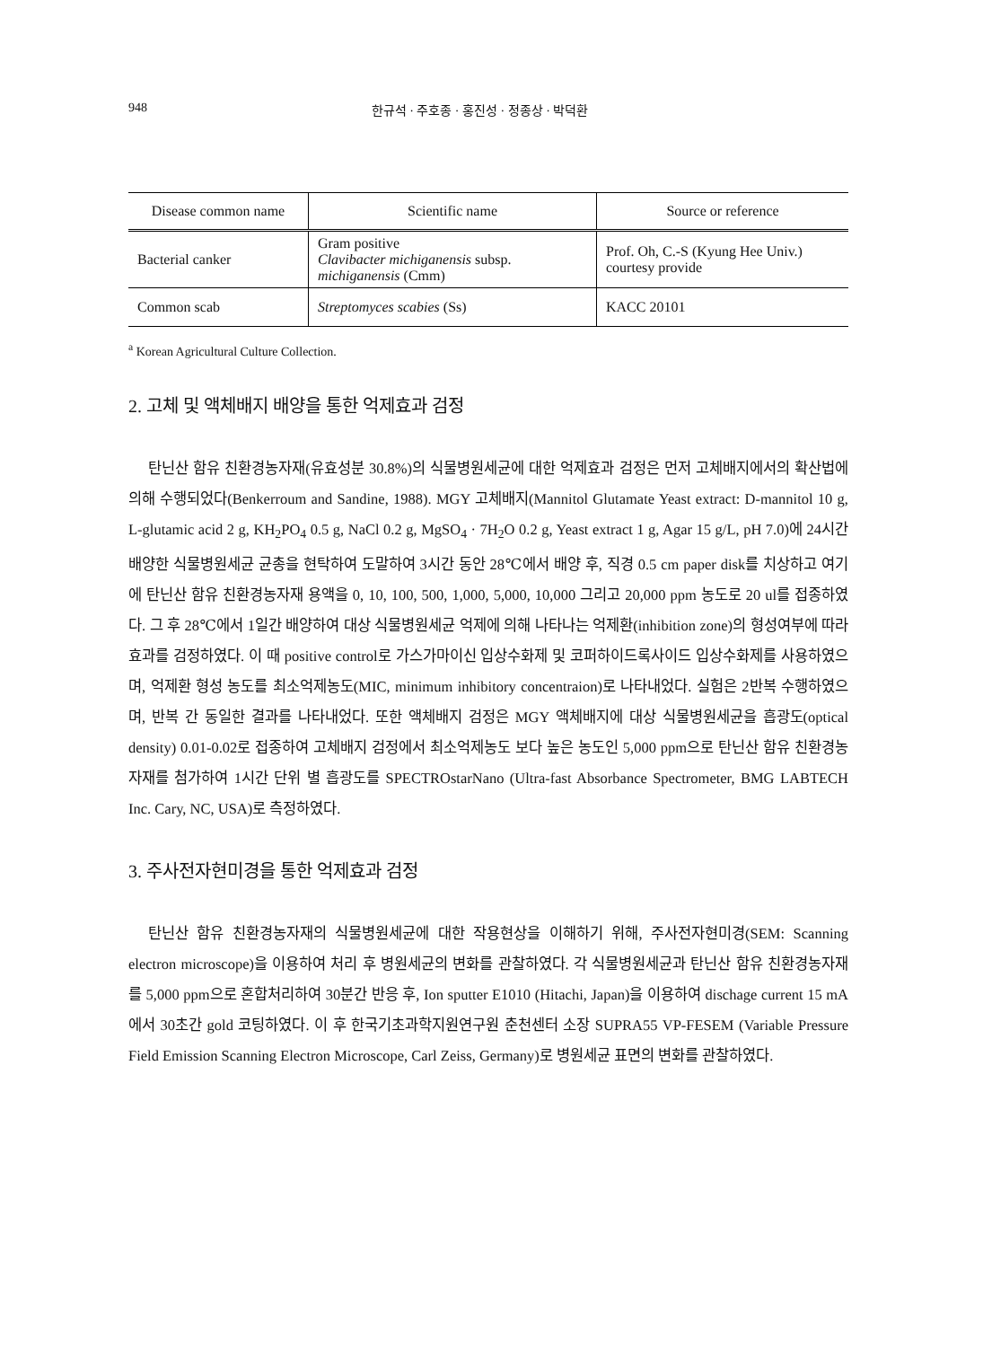948 한규석 · 주호종 · 홍진성 · 정종상 · 박덕환
| Disease common name | Scientific name | Source or reference |
| --- | --- | --- |
| Bacterial canker | Gram positive Clavibacter michiganensis subsp. michiganensis (Cmm) | Prof. Oh, C.-S (Kyung Hee Univ.) courtesy provide |
| Common scab | Streptomyces scabies (Ss) | KACC 20101 |
<sup>a</sup> Korean Agricultural Culture Collection.
2. 고체 및 액체배지 배양을 통한 억제효과 검정
탄닌산 함유 친환경농자재(유효성분 30.8%)의 식물병원세균에 대한 억제효과 검정은 먼저 고체배지에서의 확산법에 의해 수행되었다(Benkerroum and Sandine, 1988). MGY 고체배지(Mannitol Glutamate Yeast extract: D-mannitol 10 g, L-glutamic acid 2 g, KH<sub>2</sub>PO<sub>4</sub> 0.5 g, NaCl 0.2 g, MgSO<sub>4</sub> · 7H<sub>2</sub>O 0.2 g, Yeast extract 1 g, Agar 15 g/L, pH 7.0)에 24시간 배양한 식물병원세균 균총을 현탁하여 도말하여 3시간 동안 28℃에서 배양 후, 직경 0.5 cm paper disk를 치상하고 여기에 탄닌산 함유 친환경농자재 용액을 0, 10, 100, 500, 1,000, 5,000, 10,000 그리고 20,000 ppm 농도로 20 ul를 접종하였다. 그 후 28℃에서 1일간 배양하여 대상 식물병원세균 억제에 의해 나타나는 억제환(inhibition zone)의 형성여부에 따라 효과를 검정하였다. 이 때 positive control로 가스가마이신 입상수화제 및 코퍼하이드록사이드 입상수화제를 사용하였으며, 억제환 형성 농도를 최소억제농도(MIC, minimum inhibitory concentraion)로 나타내었다. 실험은 2반복 수행하였으며, 반복 간 동일한 결과를 나타내었다. 또한 액체배지 검정은 MGY 액체배지에 대상 식물병원세균을 흡광도(optical density) 0.01-0.02로 접종하여 고체배지 검정에서 최소억제농도 보다 높은 농도인 5,000 ppm으로 탄닌산 함유 친환경농자재를 첨가하여 1시간 단위 별 흡광도를 SPECTROstarNano (Ultra-fast Absorbance Spectrometer, BMG LABTECH Inc. Cary, NC, USA)로 측정하였다.
3. 주사전자현미경을 통한 억제효과 검정
탄닌산 함유 친환경농자재의 식물병원세균에 대한 작용현상을 이해하기 위해, 주사전자현미경(SEM: Scanning electron microscope)을 이용하여 처리 후 병원세균의 변화를 관찰하였다. 각 식물병원세균과 탄닌산 함유 친환경농자재를 5,000 ppm으로 혼합처리하여 30분간 반응 후, Ion sputter E1010 (Hitachi, Japan)을 이용하여 dischage current 15 mA에서 30초간 gold 코팅하였다. 이 후 한국기초과학지원연구원 춘천센터 소장 SUPRA55 VP-FESEM (Variable Pressure Field Emission Scanning Electron Microscope, Carl Zeiss, Germany)로 병원세균 표면의 변화를 관찰하였다.